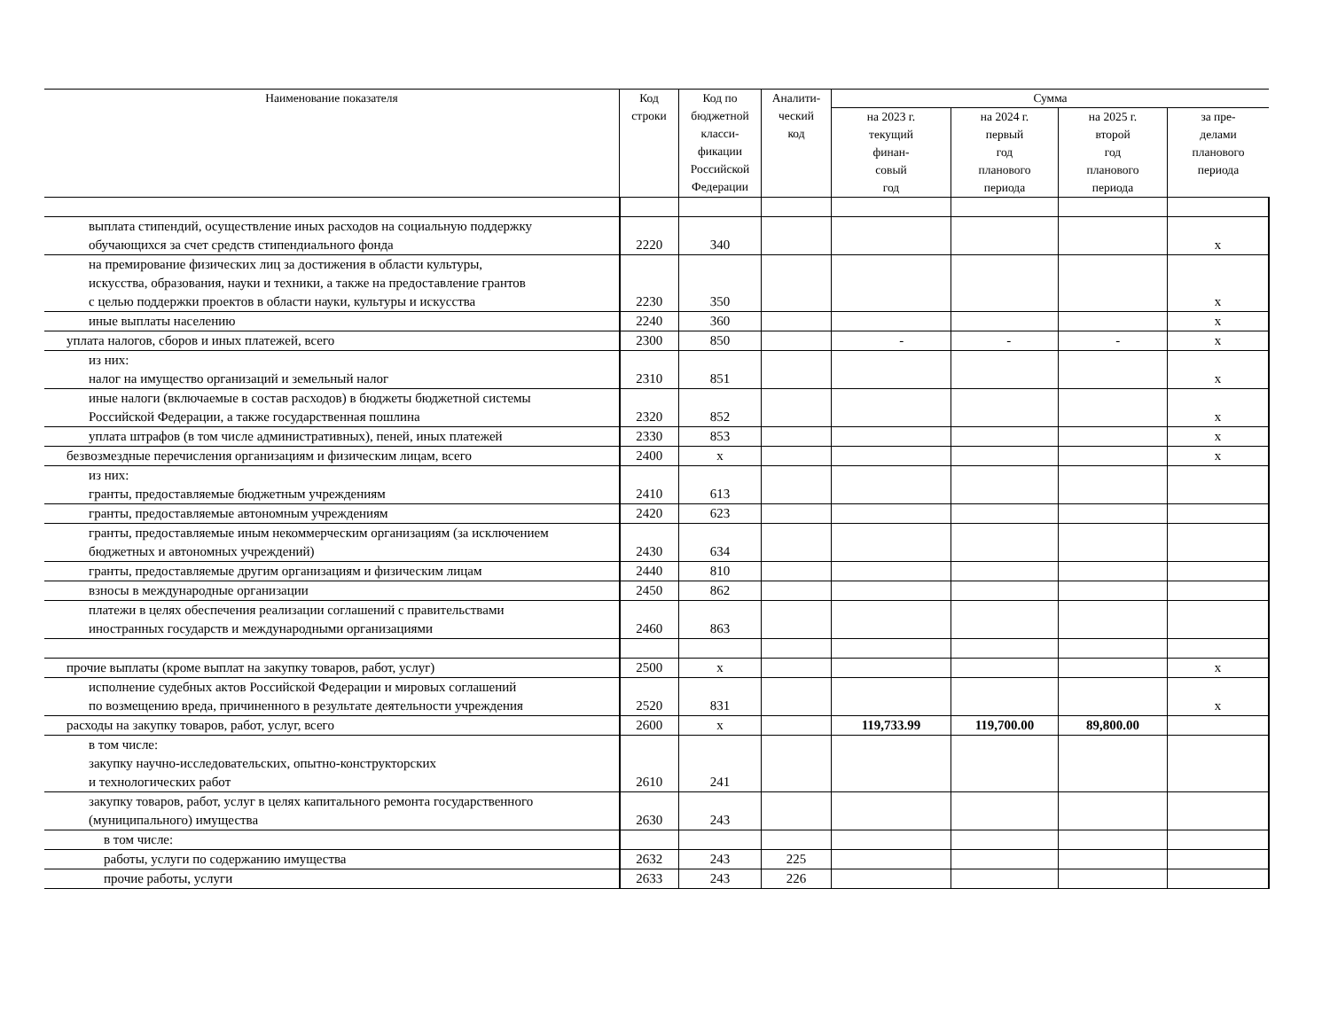| Наименование показателя | Код строки | Код по бюджетной класси- фикации Российской Федерации | Аналити- ческий код | Сумма | | | |
| --- | --- | --- | --- | --- | --- | --- | --- |
| | | | | на 2023 г. текущий финан- совый год | на 2024 г. первый год планового периода | на 2025 г. второй год планового периода | за пре- делами планового периода |
| выплата стипендий, осуществление иных расходов на социальную поддержку обучающихся за счет средств стипендиального фонда | 2220 | 340 | | | | | x |
| на премирование физических лиц за достижения в области культуры, искусства, образования, науки и техники, а также на предоставление грантов с целью поддержки проектов в области науки, культуры и искусства | 2230 | 350 | | | | | x |
| иные выплаты населению | 2240 | 360 | | | | | x |
| уплата налогов, сборов и иных платежей, всего | 2300 | 850 | | - | - | - | x |
| из них: налог на имущество организаций и земельный налог | 2310 | 851 | | | | | x |
| иные налоги (включаемые в состав расходов) в бюджеты бюджетной системы Российской Федерации, а также государственная пошлина | 2320 | 852 | | | | | x |
| уплата штрафов (в том числе административных), пеней, иных платежей | 2330 | 853 | | | | | x |
| безвозмездные перечисления организациям и физическим лицам, всего | 2400 | x | | | | | x |
| из них: гранты, предоставляемые бюджетным учреждениям | 2410 | 613 | | | | | |
| гранты, предоставляемые автономным учреждениям | 2420 | 623 | | | | | |
| гранты, предоставляемые иным некоммерческим организациям (за исключением бюджетных и автономных учреждений) | 2430 | 634 | | | | | |
| гранты, предоставляемые другим организациям и физическим лицам | 2440 | 810 | | | | | |
| взносы в международные организации | 2450 | 862 | | | | | |
| платежи в целях обеспечения реализации соглашений с правительствами иностранных государств и международными организациями | 2460 | 863 | | | | | |
| прочие выплаты (кроме выплат на закупку товаров, работ, услуг) | 2500 | x | | | | | x |
| исполнение судебных актов Российской Федерации и мировых соглашений по возмещению вреда, причиненного в результате деятельности учреждения | 2520 | 831 | | | | | x |
| расходы на закупку товаров, работ, услуг, всего | 2600 | x | | 119,733.99 | 119,700.00 | 89,800.00 | |
| в том числе: закупку научно-исследовательских, опытно-конструкторских и технологических работ | 2610 | 241 | | | | | |
| закупку товаров, работ, услуг в целях капитального ремонта государственного (муниципального) имущества | 2630 | 243 | | | | | |
| в том числе: | | | | | | | |
| работы, услуги по содержанию имущества | 2632 | 243 | 225 | | | | |
| прочие работы, услуги | 2633 | 243 | 226 | | | | |